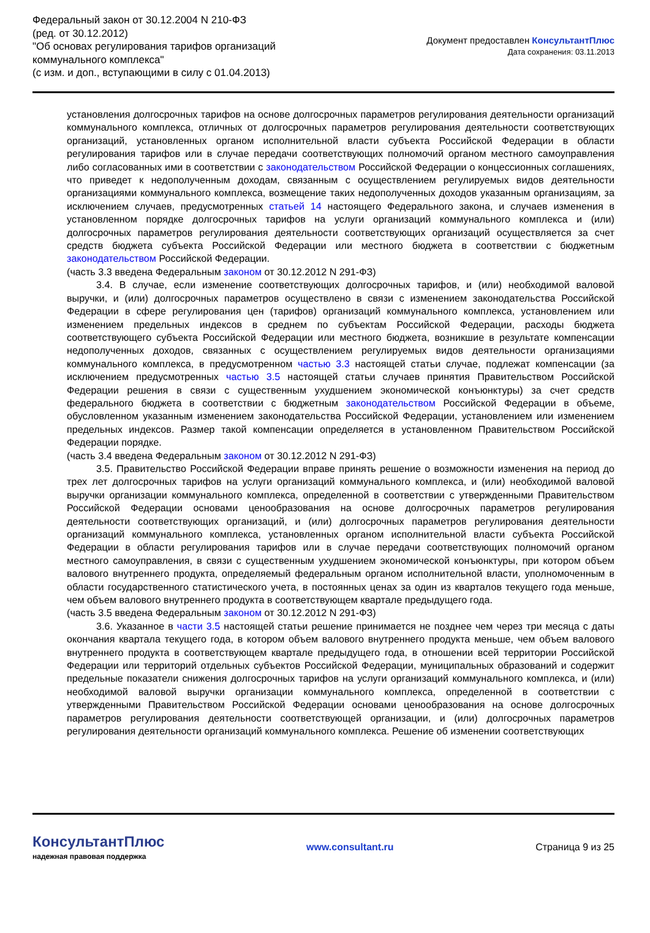Федеральный закон от 30.12.2004 N 210-ФЗ
(ред. от 30.12.2012)
"Об основах регулирования тарифов организаций
коммунального комплекса"
(с изм. и доп., вступающими в силу с 01.04.2013)
Документ предоставлен КонсультантПлюс
Дата сохранения: 03.11.2013
установления долгосрочных тарифов на основе долгосрочных параметров регулирования деятельности организаций коммунального комплекса, отличных от долгосрочных параметров регулирования деятельности соответствующих организаций, установленных органом исполнительной власти субъекта Российской Федерации в области регулирования тарифов или в случае передачи соответствующих полномочий органом местного самоуправления либо согласованных ими в соответствии с законодательством Российской Федерации о концессионных соглашениях, что приведет к недополученным доходам, связанным с осуществлением регулируемых видов деятельности организациями коммунального комплекса, возмещение таких недополученных доходов указанным организациям, за исключением случаев, предусмотренных статьей 14 настоящего Федерального закона, и случаев изменения в установленном порядке долгосрочных тарифов на услуги организаций коммунального комплекса и (или) долгосрочных параметров регулирования деятельности соответствующих организаций осуществляется за счет средств бюджета субъекта Российской Федерации или местного бюджета в соответствии с бюджетным законодательством Российской Федерации.
(часть 3.3 введена Федеральным законом от 30.12.2012 N 291-ФЗ)
3.4. В случае, если изменение соответствующих долгосрочных тарифов, и (или) необходимой валовой выручки, и (или) долгосрочных параметров осуществлено в связи с изменением законодательства Российской Федерации в сфере регулирования цен (тарифов) организаций коммунального комплекса, установлением или изменением предельных индексов в среднем по субъектам Российской Федерации, расходы бюджета соответствующего субъекта Российской Федерации или местного бюджета, возникшие в результате компенсации недополученных доходов, связанных с осуществлением регулируемых видов деятельности организациями коммунального комплекса, в предусмотренном частью 3.3 настоящей статьи случае, подлежат компенсации (за исключением предусмотренных частью 3.5 настоящей статьи случаев принятия Правительством Российской Федерации решения в связи с существенным ухудшением экономической конъюнктуры) за счет средств федерального бюджета в соответствии с бюджетным законодательством Российской Федерации в объеме, обусловленном указанным изменением законодательства Российской Федерации, установлением или изменением предельных индексов. Размер такой компенсации определяется в установленном Правительством Российской Федерации порядке.
(часть 3.4 введена Федеральным законом от 30.12.2012 N 291-ФЗ)
3.5. Правительство Российской Федерации вправе принять решение о возможности изменения на период до трех лет долгосрочных тарифов на услуги организаций коммунального комплекса, и (или) необходимой валовой выручки организации коммунального комплекса, определенной в соответствии с утвержденными Правительством Российской Федерации основами ценообразования на основе долгосрочных параметров регулирования деятельности соответствующих организаций, и (или) долгосрочных параметров регулирования деятельности организаций коммунального комплекса, установленных органом исполнительной власти субъекта Российской Федерации в области регулирования тарифов или в случае передачи соответствующих полномочий органом местного самоуправления, в связи с существенным ухудшением экономической конъюнктуры, при котором объем валового внутреннего продукта, определяемый федеральным органом исполнительной власти, уполномоченным в области государственного статистического учета, в постоянных ценах за один из кварталов текущего года меньше, чем объем валового внутреннего продукта в соответствующем квартале предыдущего года.
(часть 3.5 введена Федеральным законом от 30.12.2012 N 291-ФЗ)
3.6. Указанное в части 3.5 настоящей статьи решение принимается не позднее чем через три месяца с даты окончания квартала текущего года, в котором объем валового внутреннего продукта меньше, чем объем валового внутреннего продукта в соответствующем квартале предыдущего года, в отношении всей территории Российской Федерации или территорий отдельных субъектов Российской Федерации, муниципальных образований и содержит предельные показатели снижения долгосрочных тарифов на услуги организаций коммунального комплекса, и (или) необходимой валовой выручки организации коммунального комплекса, определенной в соответствии с утвержденными Правительством Российской Федерации основами ценообразования на основе долгосрочных параметров регулирования деятельности соответствующей организации, и (или) долгосрочных параметров регулирования деятельности организаций коммунального комплекса. Решение об изменении соответствующих
КонсультантПлюс
надежная правовая поддержка
www.consultant.ru Страница 9 из 25